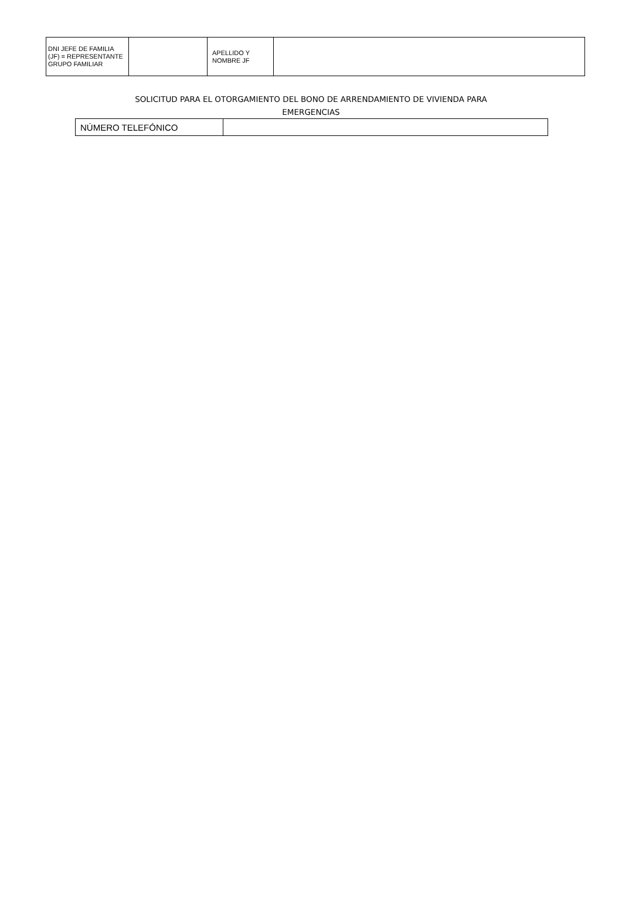| DNI JEFE DE FAMILIA (JF) = REPRESENTANTE GRUPO FAMILIAR | | APELLIDO Y NOMBRE JF | |
SOLICITUD PARA EL OTORGAMIENTO DEL BONO DE ARRENDAMIENTO DE VIVIENDA PARA EMERGENCIAS
| NÚMERO TELEFÓNICO | |